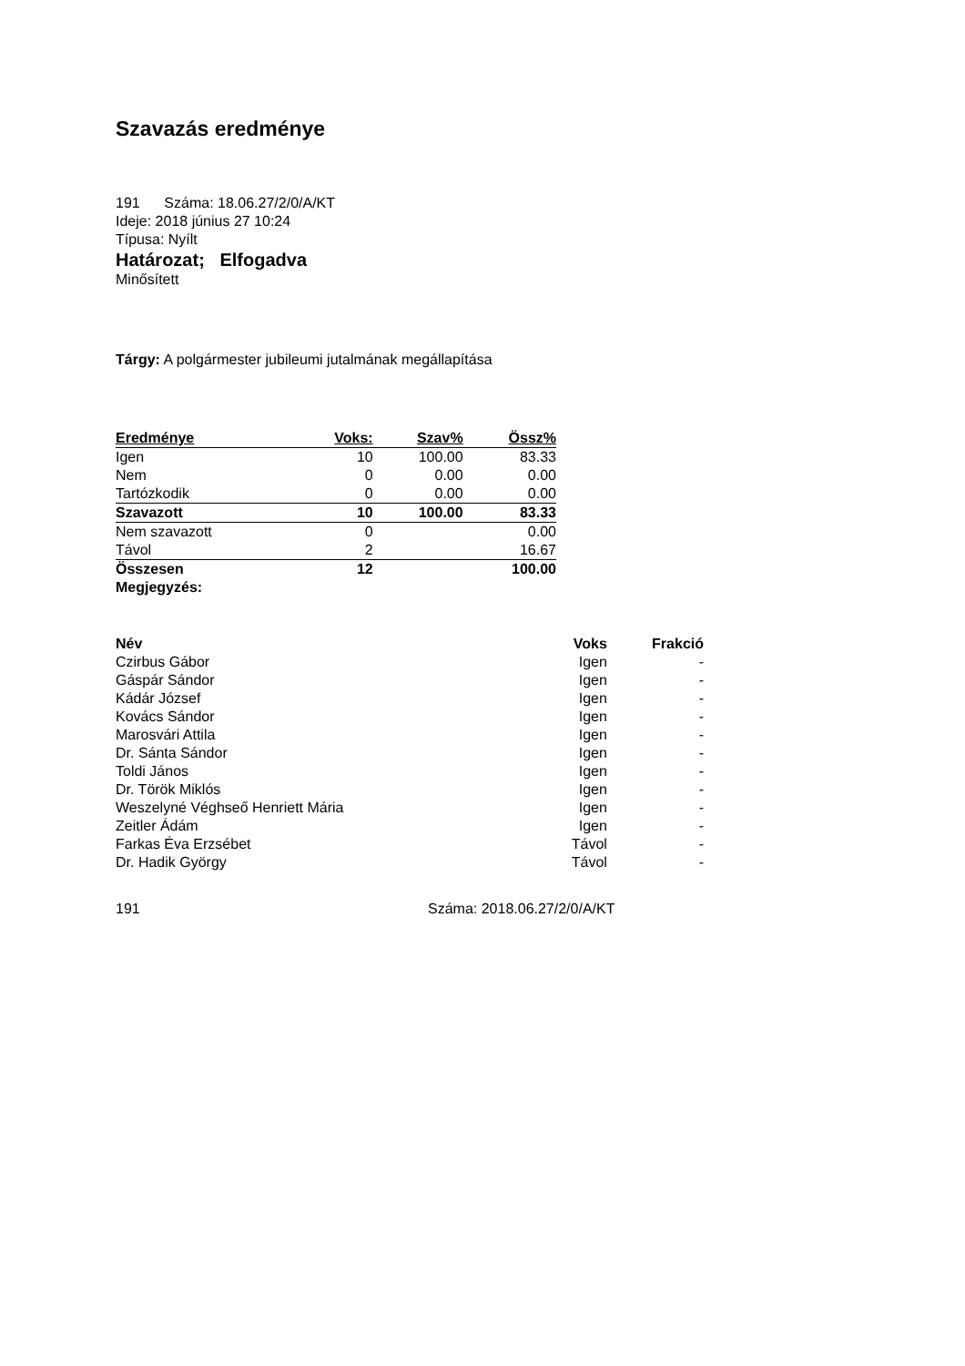Szavazás eredménye
191 Száma: 18.06.27/2/0/A/KT
Ideje: 2018 június 27 10:24
Típusa: Nyílt
Határozat; Elfogadva
Minősített
Tárgy: A polgármester jubileumi jutalmának megállapítása
| Eredménye | Voks: | Szav% | Össz% |
| --- | --- | --- | --- |
| Igen | 10 | 100.00 | 83.33 |
| Nem | 0 | 0.00 | 0.00 |
| Tartózkodik | 0 | 0.00 | 0.00 |
| Szavazott | 10 | 100.00 | 83.33 |
| Nem szavazott | 0 | | 0.00 |
| Távol | 2 | | 16.67 |
| Összesen | 12 | | 100.00 |
| Megjegyzés: | | | |
| Név | Voks | Frakció |
| --- | --- | --- |
| Czirbus Gábor | Igen | - |
| Gáspár Sándor | Igen | - |
| Kádár József | Igen | - |
| Kovács Sándor | Igen | - |
| Marosvári Attila | Igen | - |
| Dr. Sánta Sándor | Igen | - |
| Toldi János | Igen | - |
| Dr. Török Miklós | Igen | - |
| Weszelyné Véghseő Henriett Mária | Igen | - |
| Zeitler Ádám | Igen | - |
| Farkas Éva Erzsébet | Távol | - |
| Dr. Hadik György | Távol | - |
191 Száma: 2018.06.27/2/0/A/KT